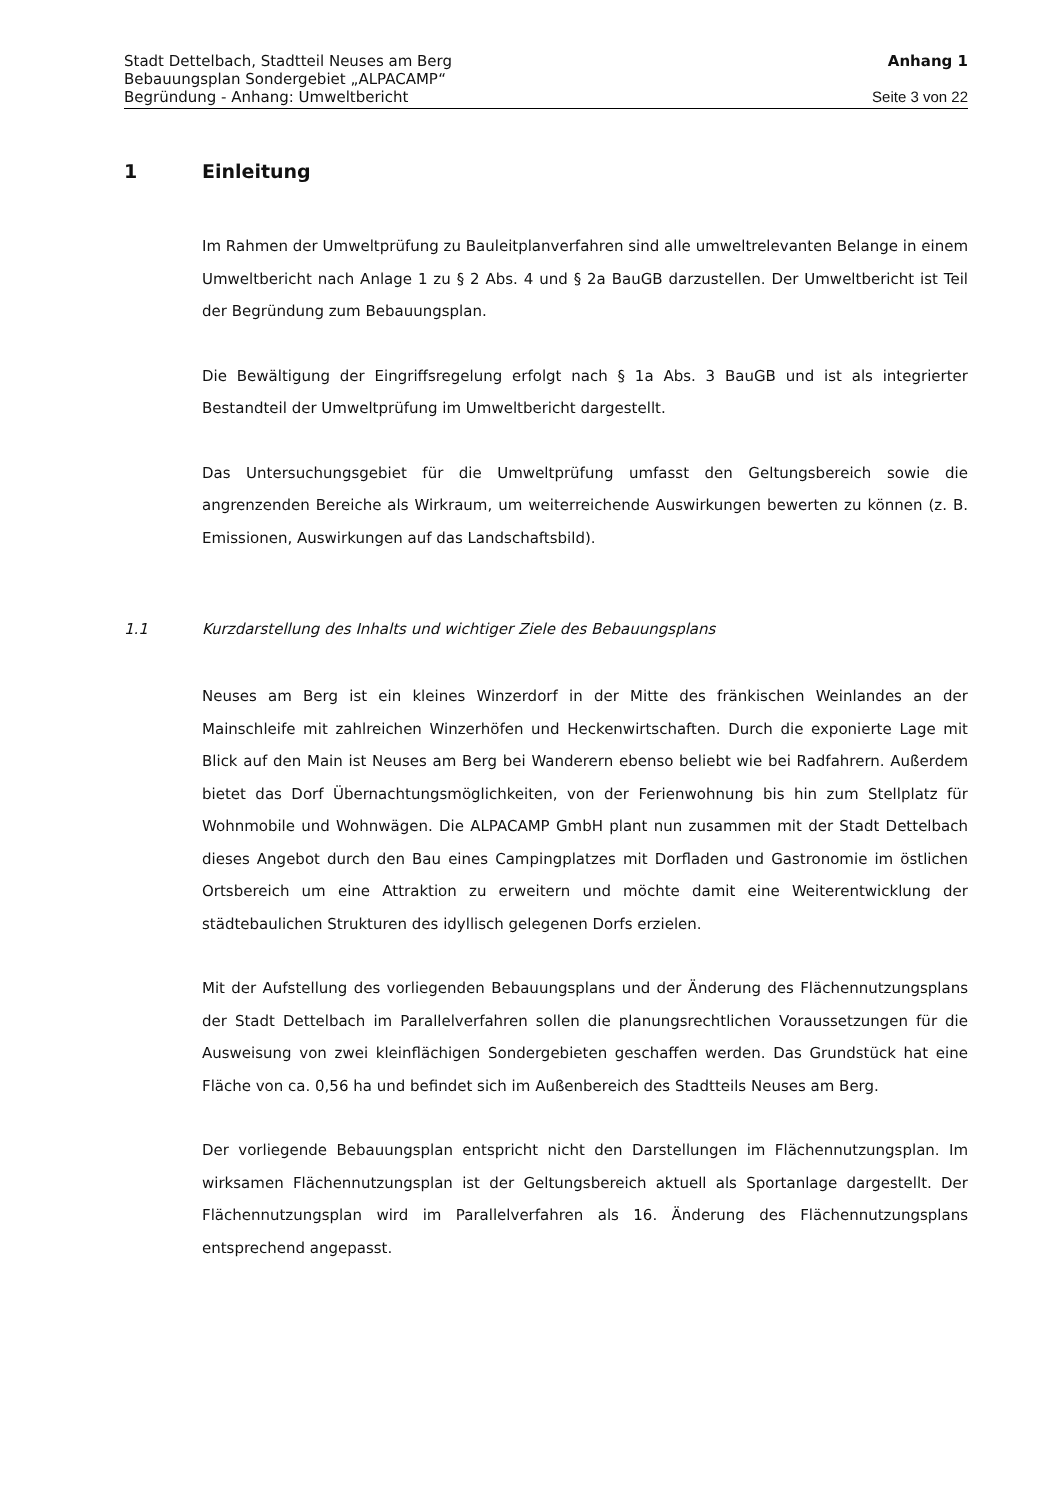Stadt Dettelbach, Stadtteil Neuses am Berg Anhang 1
Bebauungsplan Sondergebiet „ALPACAMP“
Begründung - Anhang: Umweltbericht Seite 3 von 22
1 Einleitung
Im Rahmen der Umweltprüfung zu Bauleitplanverfahren sind alle umweltrelevanten Belange in einem Umweltbericht nach Anlage 1 zu § 2 Abs. 4 und § 2a BauGB dar­zustellen. Der Umweltbericht ist Teil der Begründung zum Bebauungsplan.
Die Bewältigung der Eingriffsregelung erfolgt nach § 1a Abs. 3 BauGB und ist als inte­grierter Bestandteil der Umweltprüfung im Umweltbericht dargestellt.
Das Untersuchungsgebiet für die Umweltprüfung umfasst den Geltungsbereich sowie die angrenzenden Bereiche als Wirkraum, um weiterreichende Auswirkungen bewerten zu können (z. B. Emissionen, Auswirkungen auf das Landschaftsbild).
1.1 Kurzdarstellung des Inhalts und wichtiger Ziele des Bebauungsplans
Neuses am Berg ist ein kleines Winzerdorf in der Mitte des fränkischen Weinlandes an der Mainschleife mit zahlreichen Winzerhöfen und Heckenwirtschaften. Durch die expo­nierte Lage mit Blick auf den Main ist Neuses am Berg bei Wanderern ebenso beliebt wie bei Radfahrern. Außerdem bietet das Dorf Übernachtungsmöglichkeiten, von der Ferienwohnung bis hin zum Stellplatz für Wohnmobile und Wohnwägen. Die ALPACAMP GmbH plant nun zusammen mit der Stadt Dettelbach dieses Angebot durch den Bau eines Campingplatzes mit Dorfladen und Gastronomie im östlichen Ortsbereich um eine Attraktion zu erweitern und möchte damit eine Weiterentwicklung der städtebaulichen Strukturen des idyllisch gelegenen Dorfs erzielen.
Mit der Aufstellung des vorliegenden Bebauungsplans und der Änderung des Flächen­nutzungsplans der Stadt Dettelbach im Parallelverfahren sollen die planungsrechtlichen Voraussetzungen für die Ausweisung von zwei kleinflächigen Sondergebieten geschaffen werden. Das Grundstück hat eine Fläche von ca. 0,56 ha und befindet sich im Außenbereich des Stadtteils Neuses am Berg.
Der vorliegende Bebauungsplan entspricht nicht den Darstellungen im Flächennutzungs­plan. Im wirksamen Flächennutzungsplan ist der Geltungsbereich aktuell als Sport­anlage dargestellt. Der Flächennutzungsplan wird im Parallelverfahren als 16. Änderung des Flächennutzungsplans entsprechend angepasst.